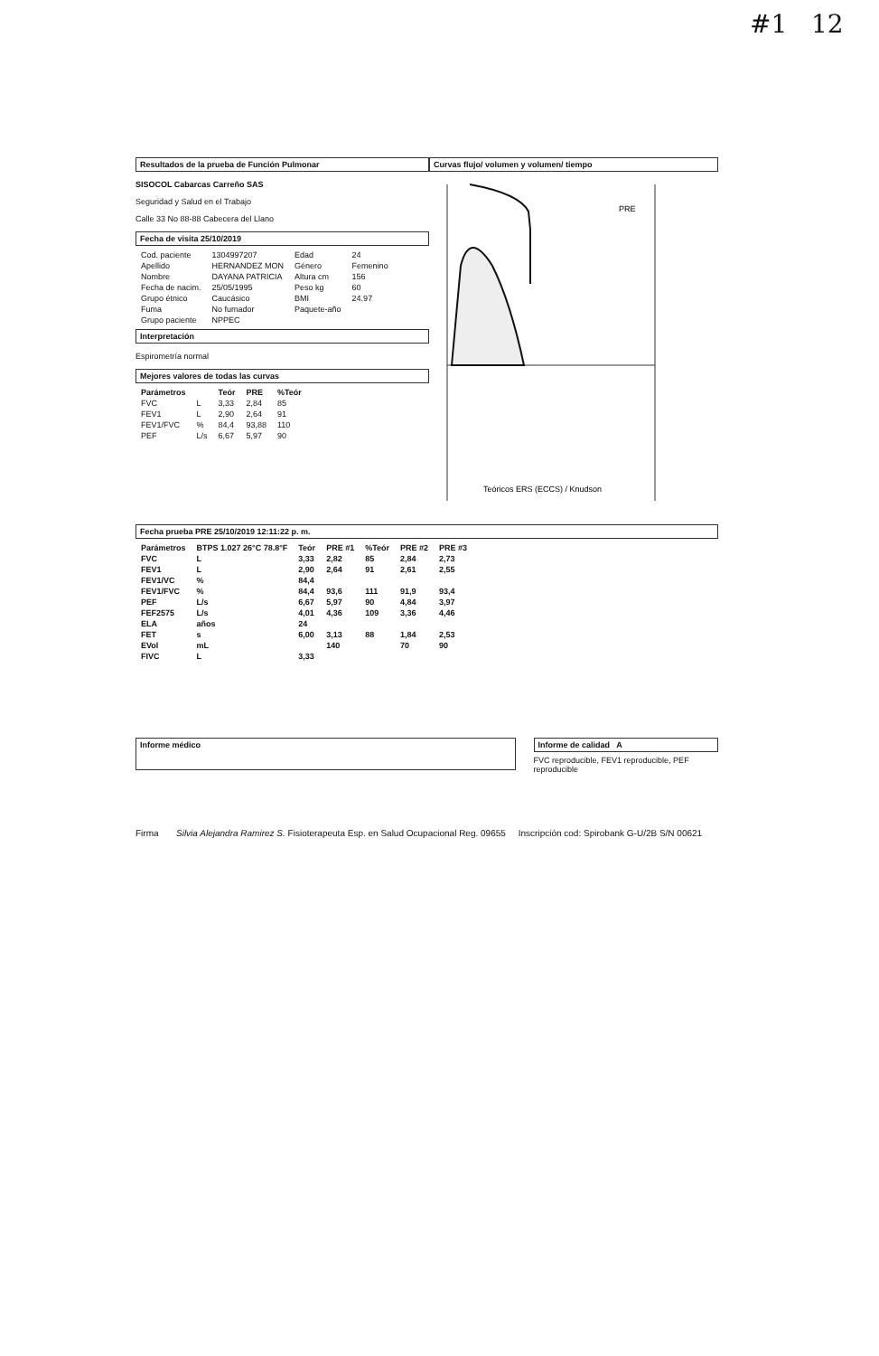#1 12
Resultados de la prueba de Función Pulmonar
SISOCOL Cabarcas Carreño SAS
Seguridad y Salud en el Trabajo
Calle 33 No 88-88 Cabecera del Llano
Fecha de visita 25/10/2019
| Cod. paciente | 1304997207 | Edad | 24 |
| Apellido | HERNANDEZ MON | Género | Femenino |
| Nombre | DAYANA PATRICIA | Altura cm | 156 |
| Fecha de nacim. | 25/05/1995 | Peso kg | 60 |
| Grupo étnico | Caucásico | BMI | 24.97 |
| Fuma | No fumador | Paquete-año | |
| Grupo paciente | NPPEC | | |
Interpretación
Espirometría normal
Mejores valores de todas las curvas
| Parámetros | | Teór | PRE | %Teór |
| --- | --- | --- | --- | --- |
| FVC | L | 3,33 | 2,84 | 85 |
| FEV1 | L | 2,90 | 2,64 | 91 |
| FEV1/FVC | % | 84,4 | 93,88 | 110 |
| PEF | L/s | 6,67 | 5,97 | 90 |
Curvas flujo/ volumen y volumen/ tiempo
PRE
Teóricos ERS (ECCS) / Knudson
Fecha prueba PRE 25/10/2019 12:11:22 p. m.
| Parámetros | BTPS 1.027 26°C 78.8°F | Teór | PRE #1 | %Teór | PRE #2 | PRE #3 |
| --- | --- | --- | --- | --- | --- | --- |
| FVC | L | 3,33 | 2,82 | 85 | 2,84 | 2,73 |
| FEV1 | L | 2,90 | 2,64 | 91 | 2,61 | 2,55 |
| FEV1/VC | % | 84,4 | | | | |
| FEV1/FVC | % | 84,4 | 93,6 | 111 | 91,9 | 93,4 |
| PEF | L/s | 6,67 | 5,97 | 90 | 4,84 | 3,97 |
| FEF2575 | L/s | 4,01 | 4,36 | 109 | 3,36 | 4,46 |
| ELA | años | 24 | | | | |
| FET | s | 6,00 | 3,13 | 88 | 1,84 | 2,53 |
| EVol | mL | | 140 | | 70 | 90 |
| FIVC | L | 3,33 | | | | |
Informe médico Informe de calidad A
FVC reproducible, FEV1 reproducible, PEF reproducible
Firma Silvia Alejandra Ramirez S. Fisioterapeuta Esp. en Salud Ocupacional Reg. 09655 Inscripción cod: Spirobank G-U/2B S/N 00621